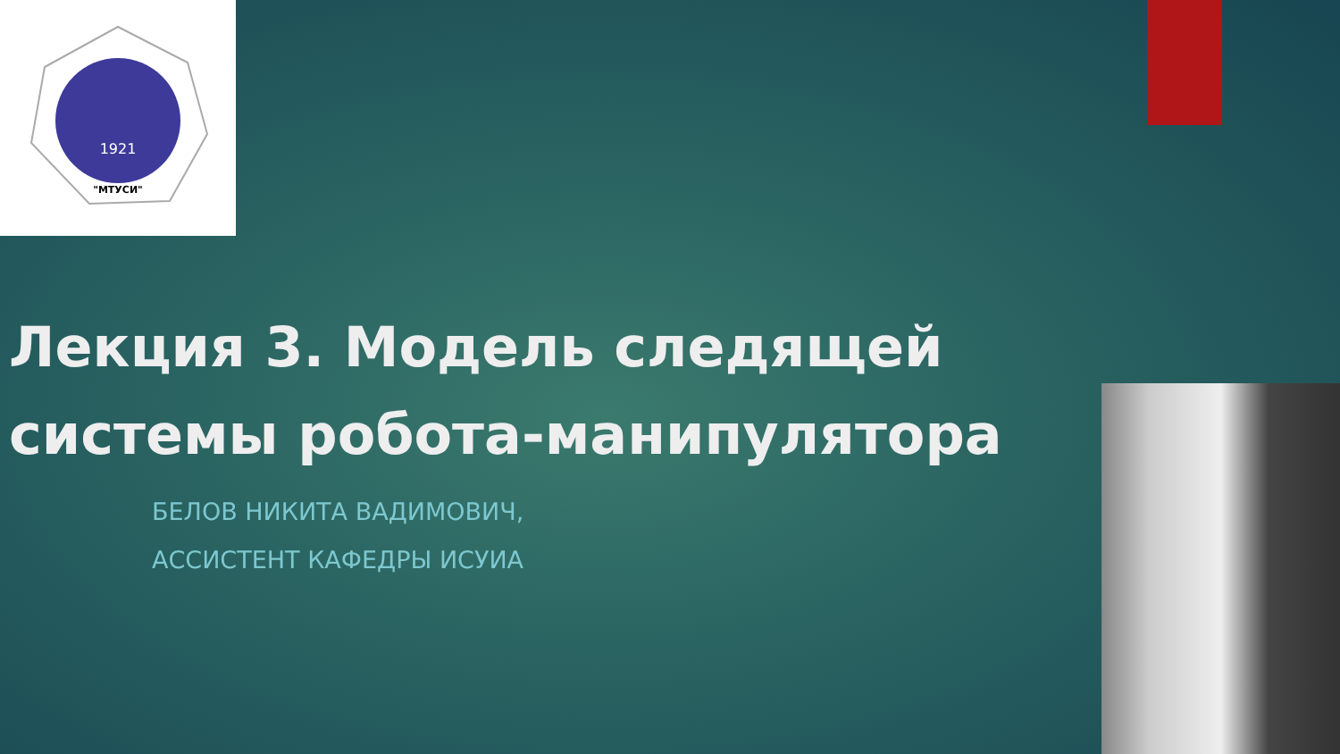1921
"МТУСИ"
Лекция 3. Модель следящей
системы робота-манипулятора
БЕЛОВ НИКИТА ВАДИМОВИЧ,
АССИСТЕНТ КАФЕДРЫ ИСУИА